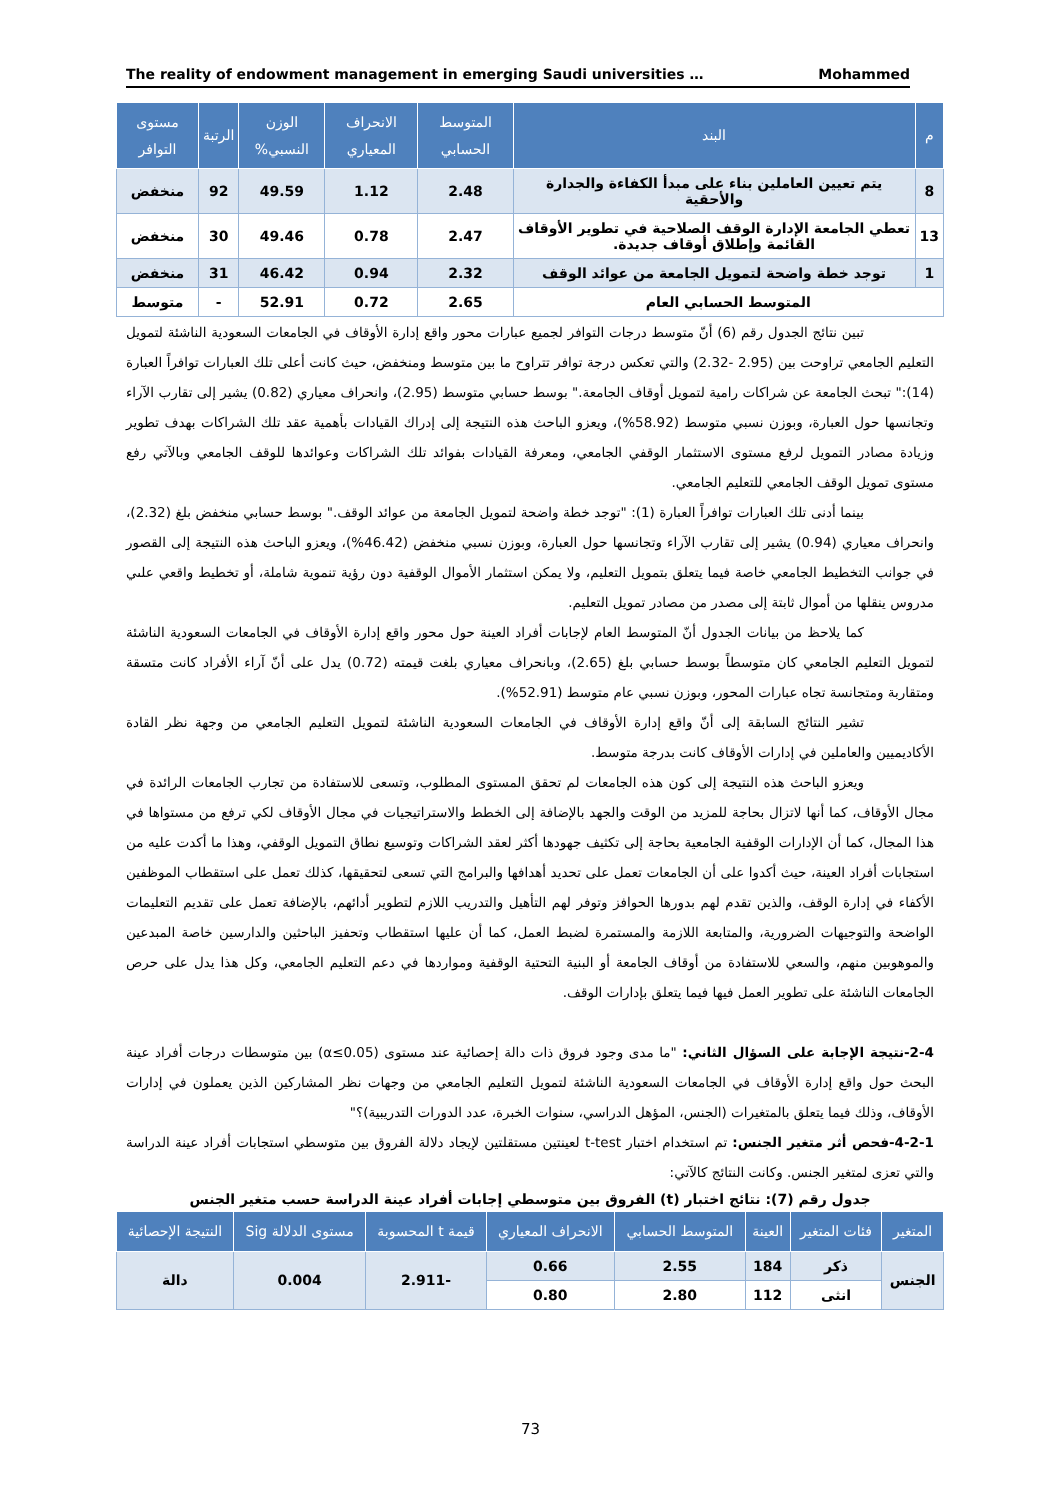The reality of endowment management in emerging Saudi universities … Mohammed
| م | البند | المتوسط الحسابي | الانحراف المعياري | الوزن النسبي% | الرتبة | مستوى التوافر |
| --- | --- | --- | --- | --- | --- | --- |
| 8 | يتم تعيين العاملين بناء على مبدأ الكفاءة والجدارة والأحقية | 2.48 | 1.12 | 49.59 | 92 | منخفض |
| 13 | تعطي الجامعة الإدارة الوقف الصلاحية في تطوير الأوقاف القائمة وإطلاق أوقاف جديدة. | 2.47 | 0.78 | 49.46 | 30 | منخفض |
| 1 | توجد خطة واضحة لتمويل الجامعة من عوائد الوقف | 2.32 | 0.94 | 46.42 | 31 | منخفض |
| المتوسط الحسابي العام | | 2.65 | 0.72 | 52.91 | - | متوسط |
تبين نتائج الجدول رقم (6) أنّ متوسط درجات التوافر لجميع عبارات محور واقع إدارة الأوقاف في الجامعات السعودية الناشئة لتمويل التعليم الجامعي تراوحت بين (2.95 -2.32) والتي تعكس درجة توافر تتراوح ما بين متوسط ومنخفض، حيث كانت أعلى تلك العبارات توافراً العبارة (14):" تبحث الجامعة عن شراكات رامية لتمويل أوقاف الجامعة." بوسط حسابي متوسط (2.95)، وانحراف معياري (0.82) يشير إلى تقارب الآراء وتجانسها حول العبارة، وبوزن نسبي متوسط (58.92%)، ويعزو الباحث هذه النتيجة إلى إدراك القيادات بأهمية عقد تلك الشراكات بهدف تطوير وزيادة مصادر التمويل لرفع مستوى الاستثمار الوقفي الجامعي، ومعرفة القيادات بفوائد تلك الشراكات وعوائدها للوقف الجامعي وبالآتي رفع مستوى تمويل الوقف الجامعي للتعليم الجامعي.
بينما أدنى تلك العبارات توافراً العبارة (1): "توجد خطة واضحة لتمويل الجامعة من عوائد الوقف." بوسط حسابي منخفض بلغ (2.32)، وانحراف معياري (0.94) يشير إلى تقارب الآراء وتجانسها حول العبارة، وبوزن نسبي منخفض (46.42%)، ويعزو الباحث هذه النتيجة إلى القصور في جوانب التخطيط الجامعي خاصة فيما يتعلق بتمويل التعليم، ولا يمكن استثمار الأموال الوقفية دون رؤية تنموية شاملة، أو تخطيط واقعي علىي مدروس ينقلها من أموال ثابتة إلى مصدر من مصادر تمويل التعليم.
كما يلاحظ من بيانات الجدول أنّ المتوسط العام لإجابات أفراد العينة حول محور واقع إدارة الأوقاف في الجامعات السعودية الناشئة لتمويل التعليم الجامعي كان متوسطاً بوسط حسابي بلغ (2.65)، وبانحراف معياري بلغت قيمته (0.72) يدل على أنّ آراء الأفراد كانت متسقة ومتقاربة ومتجانسة تجاه عبارات المحور، وبوزن نسبي عام متوسط (52.91%).
تشير النتائج السابقة إلى أنّ واقع إدارة الأوقاف في الجامعات السعودية الناشئة لتمويل التعليم الجامعي من وجهة نظر القادة الأكاديميين والعاملين في إدارات الأوقاف كانت بدرجة متوسط.
ويعزو الباحث هذه النتيجة إلى كون هذه الجامعات لم تحقق المستوى المطلوب، وتسعى للاستفادة من تجارب الجامعات الرائدة في مجال الأوقاف، كما أنها لاتزال بحاجة للمزيد من الوقت والجهد بالإضافة إلى الخطط والاستراتيجيات في مجال الأوقاف لكي ترفع من مستواها في هذا المجال، كما أن الإدارات الوقفية الجامعية بحاجة إلى تكثيف جهودها أكثر لعقد الشراكات وتوسيع نطاق التمويل الوقفي، وهذا ما أكدت عليه من استجابات أفراد العينة، حيث أكدوا على أن الجامعات تعمل على تحديد أهدافها والبرامج التي تسعى لتحقيقها، كذلك تعمل على استقطاب الموظفين الأكفاء في إدارة الوقف، والذين تقدم لهم بدورها الحوافز وتوفر لهم التأهيل والتدريب اللازم لتطوير أدائهم، بالإضافة تعمل على تقديم التعليمات الواضحة والتوجيهات الضرورية، والمتابعة اللازمة والمستمرة لضبط العمل، كما أن عليها استقطاب وتحفيز الباحثين والدارسين خاصة المبدعين والموهوبين منهم، والسعي للاستفادة من أوقاف الجامعة أو البنية التحتية الوقفية ومواردها في دعم التعليم الجامعي، وكل هذا يدل على حرص الجامعات الناشئة على تطوير العمل فيها فيما يتعلق بإدارات الوقف.
2-4-نتيجة الإجابة على السؤال الثاني: "ما مدى وجود فروق ذات دالة إحصائية عند مستوى (α≤0.05) بين متوسطات درجات أفراد عينة البحث حول واقع إدارة الأوقاف في الجامعات السعودية الناشئة لتمويل التعليم الجامعي من وجهات نظر المشاركين الذين يعملون في إدارات الأوقاف، وذلك فيما يتعلق بالمتغيرات (الجنس، المؤهل الدراسي، سنوات الخبرة، عدد الدورات التدريبية)؟"
4-2-1-فحص أثر متغير الجنس: تم استخدام اختبار t-test لعينتين مستقلتين لإيجاد دلالة الفروق بين متوسطي استجابات أفراد عينة الدراسة والتي تعزى لمتغير الجنس. وكانت النتائج كالآتي:
جدول رقم (7): نتائج اختبار (t) الفروق بين متوسطي إجابات أفراد عينة الدراسة حسب متغير الجنس
| المتغير | فئات المتغير | العينة | المتوسط الحسابي | الانحراف المعياري | قيمة t المحسوبة | مستوى الدلالة Sig | النتيجة الإحصائية |
| --- | --- | --- | --- | --- | --- | --- | --- |
| الجنس | ذكر | 184 | 2.55 | 0.66 | -2.911 | 0.004 | دالة |
| | انثى | 112 | 2.80 | 0.80 | | | |
73